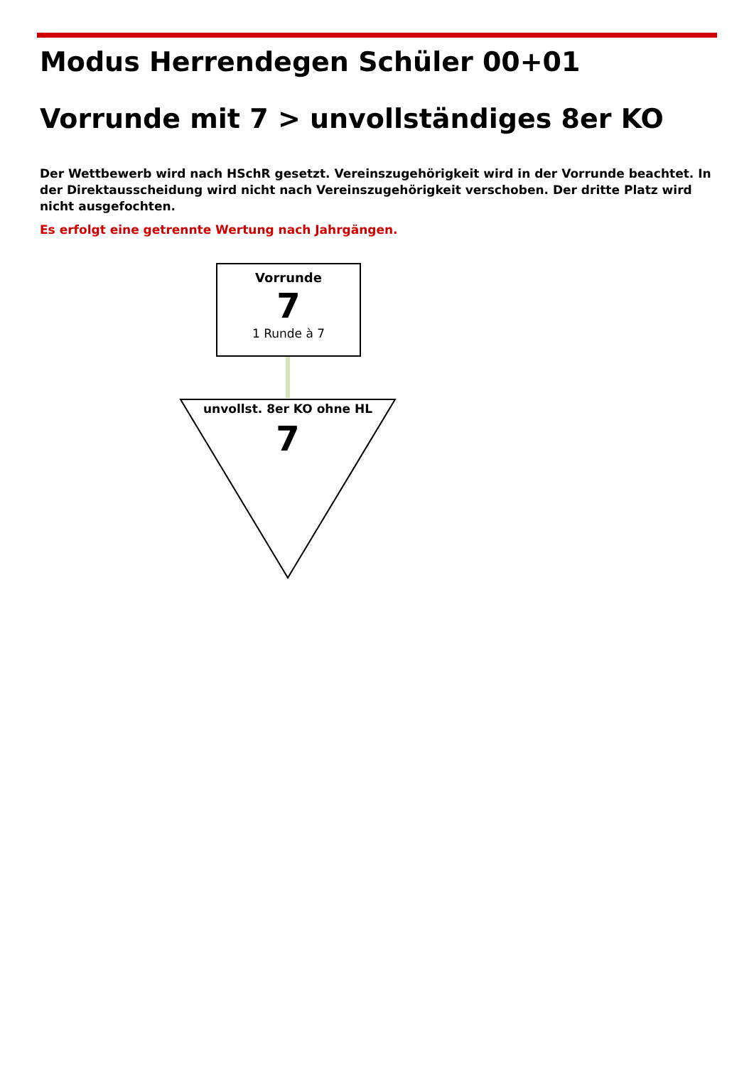Modus Herrendegen Schüler 00+01
Vorrunde mit 7 > unvollständiges 8er KO
Der Wettbewerb wird nach HSchR gesetzt. Vereinszugehörigkeit wird in der Vorrunde beachtet. In der Direktausscheidung wird nicht nach Vereinszugehörigkeit verschoben. Der dritte Platz wird nicht ausgefochten.
Es erfolgt eine getrennte Wertung nach Jahrgängen.
Vorrunde
7
1 Runde à 7
unvollst. 8er KO ohne HL
7